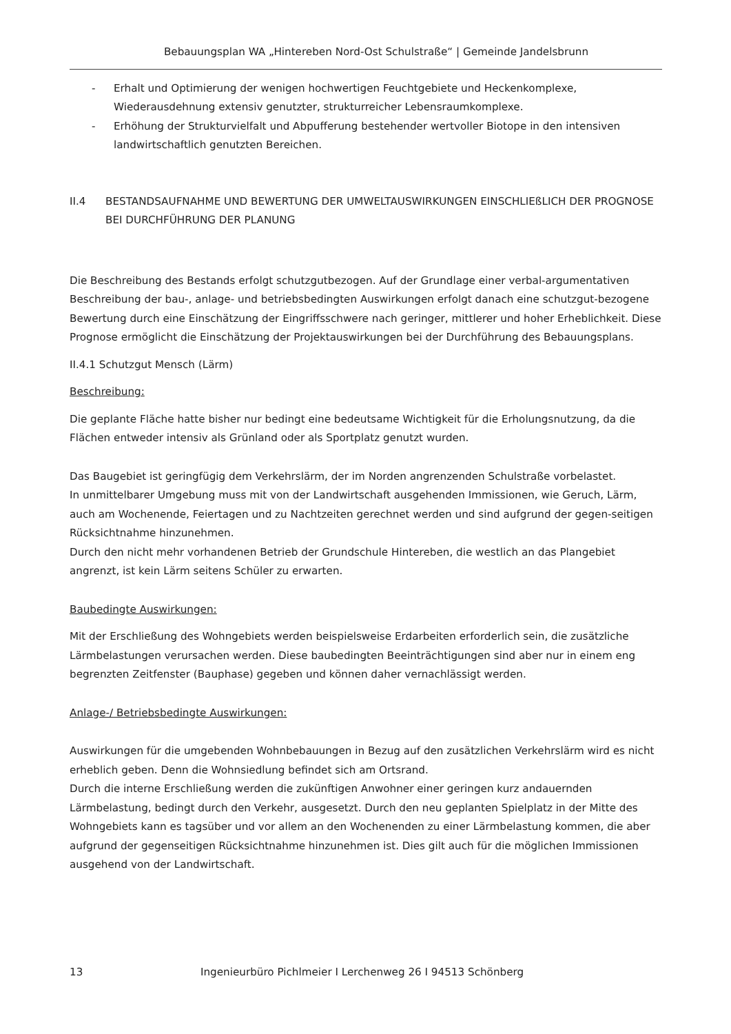Bebauungsplan WA „Hintereben Nord-Ost Schulstraße“ | Gemeinde Jandelsbrunn
- Erhalt und Optimierung der wenigen hochwertigen Feuchtgebiete und Heckenkomplexe, Wiederausdehnung extensiv genutzter, strukturreicher Lebensraumkomplexe.
- Erhöhung der Strukturvielfalt und Abpufferung bestehender wertvoller Biotope in den intensiven landwirtschaftlich genutzten Bereichen.
II.4 BESTANDSAUFNAHME UND BEWERTUNG DER UMWELTAUSWIRKUNGEN EINSCHLIEßLICH DER PROGNOSE BEI DURCHFÜHRUNG DER PLANUNG
Die Beschreibung des Bestands erfolgt schutzgutbezogen. Auf der Grundlage einer verbal-argumentativen Beschreibung der bau-, anlage- und betriebsbedingten Auswirkungen erfolgt danach eine schutzgut-bezogene Bewertung durch eine Einschätzung der Eingriffsschwere nach geringer, mittlerer und hoher Erheblichkeit. Diese Prognose ermöglicht die Einschätzung der Projektauswirkungen bei der Durchführung des Bebauungsplans.
II.4.1 Schutzgut Mensch (Lärm)
Beschreibung:
Die geplante Fläche hatte bisher nur bedingt eine bedeutsame Wichtigkeit für die Erholungsnutzung, da die Flächen entweder intensiv als Grünland oder als Sportplatz genutzt wurden.
Das Baugebiet ist geringfügig dem Verkehrslärm, der im Norden angrenzenden Schulstraße vorbelastet.
In unmittelbarer Umgebung muss mit von der Landwirtschaft ausgehenden Immissionen, wie Geruch, Lärm, auch am Wochenende, Feiertagen und zu Nachtzeiten gerechnet werden und sind aufgrund der gegen-seitigen Rücksichtnahme hinzunehmen.
Durch den nicht mehr vorhandenen Betrieb der Grundschule Hintereben, die westlich an das Plangebiet angrenzt, ist kein Lärm seitens Schüler zu erwarten.
Baubedingte Auswirkungen:
Mit der Erschließung des Wohngebiets werden beispielsweise Erdarbeiten erforderlich sein, die zusätzliche Lärmbelastungen verursachen werden. Diese baubedingten Beeinträchtigungen sind aber nur in einem eng begrenzten Zeitfenster (Bauphase) gegeben und können daher vernachlässigt werden.
Anlage-/ Betriebsbedingte Auswirkungen:
Auswirkungen für die umgebenden Wohnbebauungen in Bezug auf den zusätzlichen Verkehrslärm wird es nicht erheblich geben. Denn die Wohnsiedlung befindet sich am Ortsrand.
Durch die interne Erschließung werden die zukünftigen Anwohner einer geringen kurz andauernden Lärmbelastung, bedingt durch den Verkehr, ausgesetzt. Durch den neu geplanten Spielplatz in der Mitte des Wohngebiets kann es tagsüber und vor allem an den Wochenenden zu einer Lärmbelastung kommen, die aber aufgrund der gegenseitigen Rücksichtnahme hinzunehmen ist. Dies gilt auch für die möglichen Immissionen ausgehend von der Landwirtschaft.
13 Ingenieurbüro Pichlmeier I Lerchenweg 26 I 94513 Schönberg